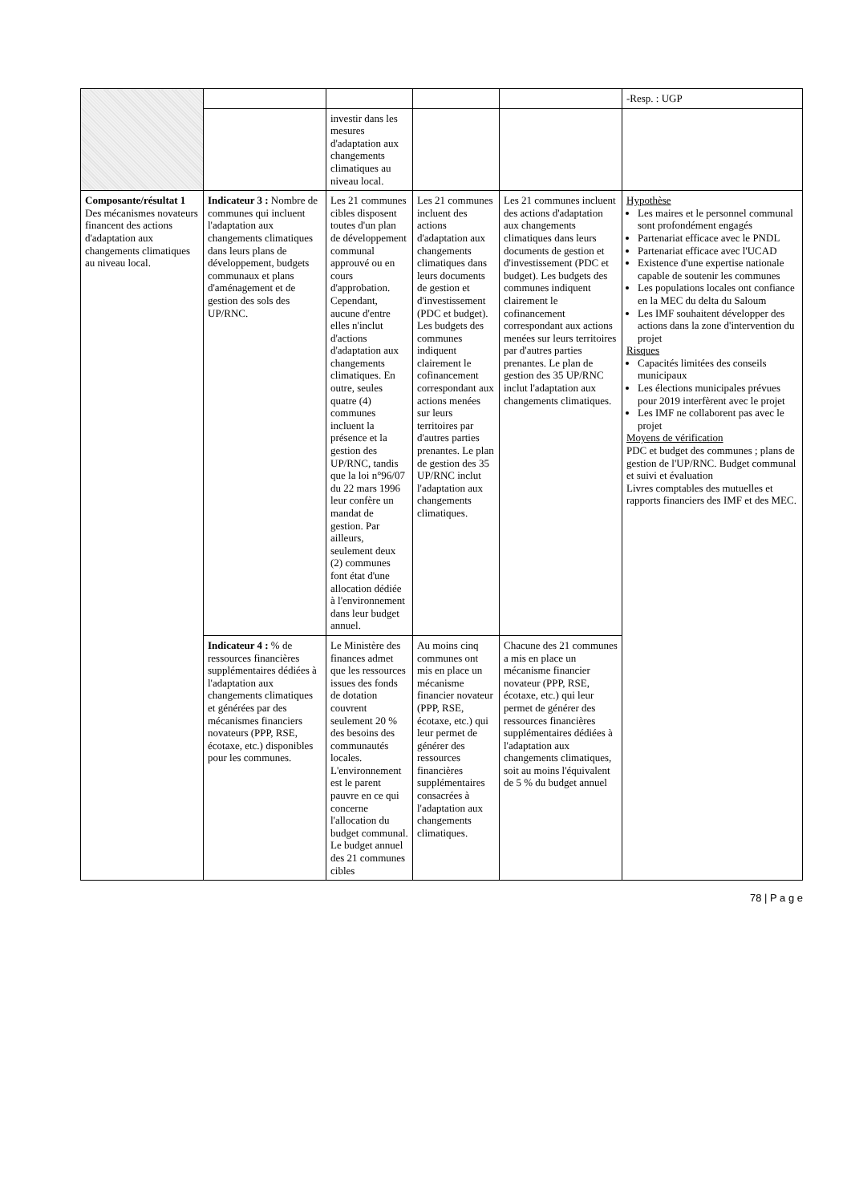| | | | | | -Resp. : UGP |
| | | investir dans les mesures d'adaptation aux changements climatiques au niveau local. | | | |
| Composante/résultat 1 Des mécanismes novateurs financent des actions d'adaptation aux changements climatiques au niveau local. | Indicateur 3 : Nombre de communes qui incluent l'adaptation aux changements climatiques dans leurs plans de développement, budgets communaux et plans d'aménagement et de gestion des sols des UP/RNC. | Les 21 communes cibles disposent toutes d'un plan de développement communal approuvé ou en cours d'approbation. Cependant, aucune d'entre elles n'inclut d'actions d'adaptation aux changements climatiques. En outre, seules quatre (4) communes incluent la présence et la gestion des UP/RNC, tandis que la loi n°96/07 du 22 mars 1996 leur confère un mandat de gestion. Par ailleurs, seulement deux (2) communes font état d'une allocation dédiée à l'environnement dans leur budget annuel. | Les 21 communes incluent des actions d'adaptation aux changements climatiques dans leurs documents de gestion et d'investissement (PDC et budget). Les budgets des communes indiquent clairement le cofinancement correspondant aux actions menées sur leurs territoires par d'autres parties prenantes. Le plan de gestion des 35 UP/RNC inclut l'adaptation aux changements climatiques. | Les 21 communes incluent des actions d'adaptation aux changements climatiques dans leurs documents de gestion et d'investissement (PDC et budget). Les budgets des communes indiquent clairement le cofinancement correspondant aux actions menées sur leurs territoires par d'autres parties prenantes. Le plan de gestion des 35 UP/RNC inclut l'adaptation aux changements climatiques. | Hypothèse Les maires et le personnel communal sont profondément engagés Partenariat efficace avec le PNDL Partenariat efficace avec l'UCAD Existence d'une expertise nationale capable de soutenir les communes Les populations locales ont confiance en la MEC du delta du Saloum Les IMF souhaitent développer des actions dans la zone d'intervention du projet Risques Capacités limitées des conseils municipaux Les élections municipales prévues pour 2019 interfèrent avec le projet Les IMF ne collaborent pas avec le projet Moyens de vérification PDC et budget des communes ; plans de gestion de l'UP/RNC. Budget communal et suivi et évaluation Livres comptables des mutuelles et rapports financiers des IMF et des MEC. |
| | Indicateur 4 : % de ressources financières supplémentaires dédiées à l'adaptation aux changements climatiques et générées par des mécanismes financiers novateurs (PPP, RSE, écotaxe, etc.) disponibles pour les communes. | Le Ministère des finances admet que les ressources issues des fonds de dotation couvrent seulement 20 % des besoins des communautés locales. L'environnement est le parent pauvre en ce qui concerne l'allocation du budget communal. Le budget annuel des 21 communes cibles | Au moins cinq communes ont mis en place un mécanisme financier novateur (PPP, RSE, écotaxe, etc.) qui leur permet de générer des ressources financières supplémentaires consacrées à l'adaptation aux changements climatiques. | Chacune des 21 communes a mis en place un mécanisme financier novateur (PPP, RSE, écotaxe, etc.) qui leur permet de générer des ressources financières supplémentaires dédiées à l'adaptation aux changements climatiques, soit au moins l'équivalent de 5 % du budget annuel | |
78 | P a g e